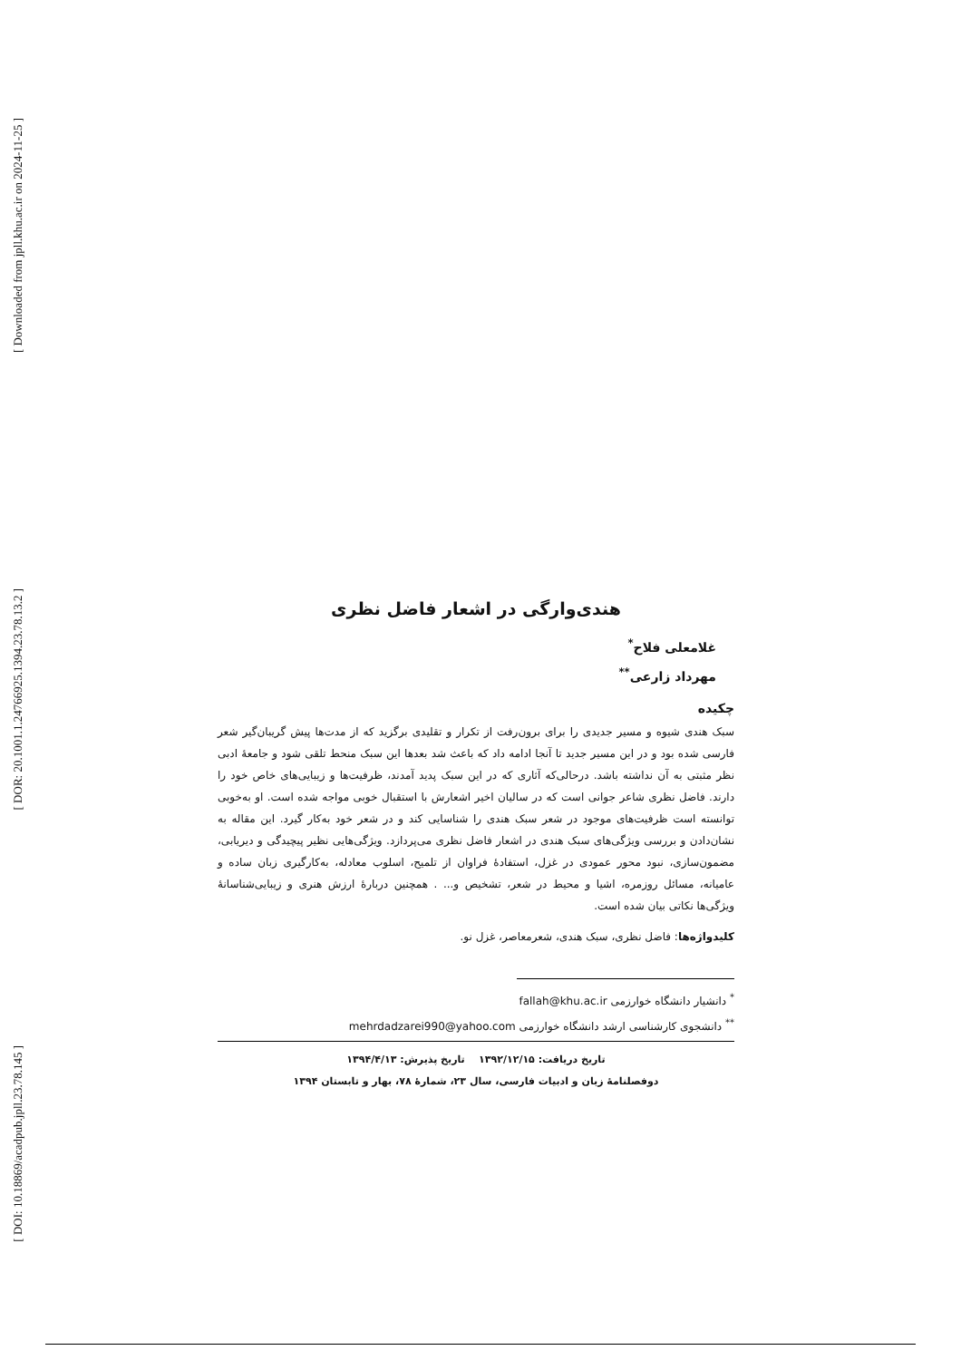[ Downloaded from jpll.khu.ac.ir on 2024-11-25 ]
[ DOR: 20.1001.1.24766925.1394.23.78.13.2 ]
[ DOI: 10.18869/acadpub.jpll.23.78.145 ]
هندی‌وارگی در اشعار فاضل نظری
غلامعلی فلاح<sup>*</sup>
مهرداد زارعی<sup>**</sup>
چکیده
سبک هندی شیوه و مسیر جدیدی را برای برون‌رفت از تکرار و تقلیدی برگزید که از مدت‌ها پیش گریبان‌گیر شعر فارسی شده بود و در این مسیر جدید تا آنجا ادامه داد که باعث شد بعدها این سبک منحط تلقی شود و جامعهٔ ادبی نظر مثبتی به آن نداشته باشد. درحالی‌که آثاری که در این سبک پدید آمدند، ظرفیت‌ها و زیبایی‌های خاص خود را دارند. فاضل نظری شاعر جوانی است که در سالیان اخیر اشعارش با استقبال خوبی مواجه شده است. او به‌خوبی توانسته است ظرفیت‌های موجود در شعر سبک هندی را شناسایی کند و در شعر خود به‌کار گیرد. این مقاله به نشان‌دادن و بررسی ویژگی‌های سبک هندی در اشعار فاضل نظری می‌پردازد. ویژگی‌هایی نظیر پیچیدگی و دیریابی، مضمون‌سازی، نبود محور عمودی در غزل، استفادهٔ فراوان از تلمیح، اسلوب معادله، به‌کارگیری زبان ساده و عامیانه، مسائل روزمره، اشیا و محیط در شعر، تشخیص و... . همچنین دربارهٔ ارزش هنری و زیبایی‌شناسانهٔ ویژگی‌ها نکاتی بیان شده است.
کلیدواژه‌ها: فاضل نظری، سبک هندی، شعرمعاصر، غزل نو.
<sup>*</sup> دانشیار دانشگاه خوارزمی fallah@khu.ac.ir
<sup>**</sup> دانشجوی کارشناسی ارشد دانشگاه خوارزمی mehrdadzarei990@yahoo.com
تاریخ دریافت: ۱۳۹۲/۱۲/۱۵ تاریخ پذیرش: ۱۳۹۴/۴/۱۳
دوفصلنامهٔ زبان و ادبیات فارسی، سال ۲۳، شمارهٔ ۷۸، بهار و تابستان ۱۳۹۴